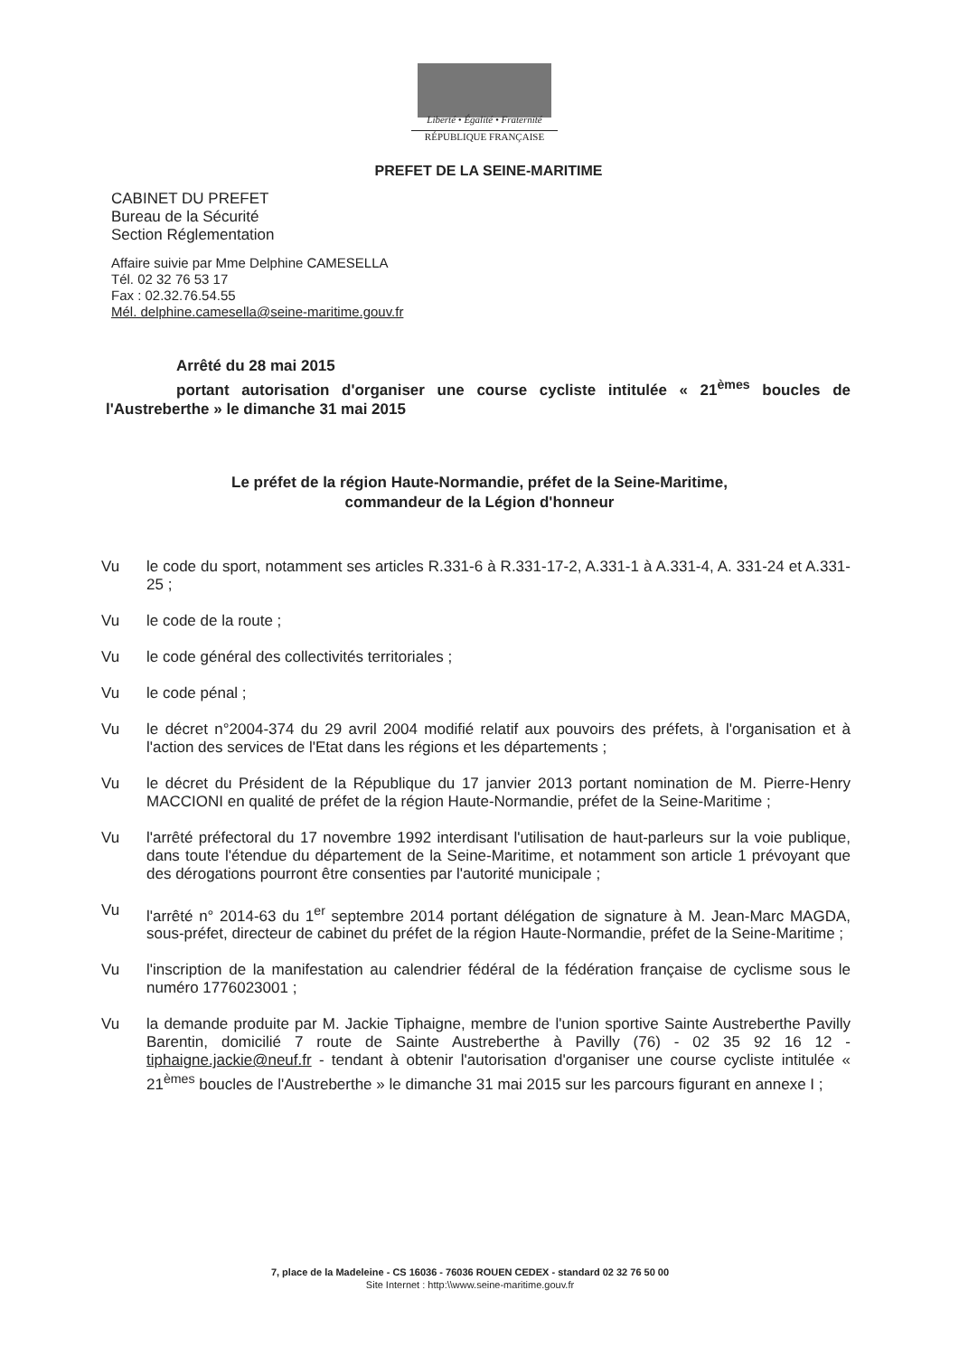Liberté • Égalité • Fraternité
RÉPUBLIQUE FRANÇAISE
PREFET DE LA SEINE-MARITIME
CABINET DU PREFET
Bureau de la Sécurité
Section Réglementation
Affaire suivie par Mme Delphine CAMESELLA
Tél. 02 32 76 53 17
Fax : 02.32.76.54.55
Mél. delphine.camesella@seine-maritime.gouv.fr
Arrêté du 28 mai 2015
portant autorisation d'organiser une course cycliste intitulée « 21<sup>èmes</sup> boucles de l'Austreberthe » le dimanche 31 mai 2015
Le préfet de la région Haute-Normandie, préfet de la Seine-Maritime,
commandeur de la Légion d'honneur
Vu le code du sport, notamment ses articles R.331-6 à R.331-17-2, A.331-1 à A.331-4, A. 331-24 et A.331-25 ;
Vu le code de la route ;
Vu le code général des collectivités territoriales ;
Vu le code pénal ;
Vu le décret n°2004-374 du 29 avril 2004 modifié relatif aux pouvoirs des préfets, à l'organisation et à l'action des services de l'Etat dans les régions et les départements ;
Vu le décret du Président de la République du 17 janvier 2013 portant nomination de M. Pierre-Henry MACCIONI en qualité de préfet de la région Haute-Normandie, préfet de la Seine-Maritime ;
Vu l'arrêté préfectoral du 17 novembre 1992 interdisant l'utilisation de haut-parleurs sur la voie publique, dans toute l'étendue du département de la Seine-Maritime, et notamment son article 1 prévoyant que des dérogations pourront être consenties par l'autorité municipale ;
Vu l'arrêté n° 2014-63 du 1<sup>er</sup> septembre 2014 portant délégation de signature à M. Jean-Marc MAGDA, sous-préfet, directeur de cabinet du préfet de la région Haute-Normandie, préfet de la Seine-Maritime ;
Vu l'inscription de la manifestation au calendrier fédéral de la fédération française de cyclisme sous le numéro 1776023001 ;
Vu la demande produite par M. Jackie Tiphaigne, membre de l'union sportive Sainte Austreberthe Pavilly Barentin, domicilié 7 route de Sainte Austreberthe à Pavilly (76) - 02 35 92 16 12 - tiphaigne.jackie@neuf.fr - tendant à obtenir l'autorisation d'organiser une course cycliste intitulée « 21<sup>èmes</sup> boucles de l'Austreberthe » le dimanche 31 mai 2015 sur les parcours figurant en annexe I ;
7, place de la Madeleine - CS 16036 - 76036 ROUEN CEDEX - standard 02 32 76 50 00
Site Internet : http:\\www.seine-maritime.gouv.fr